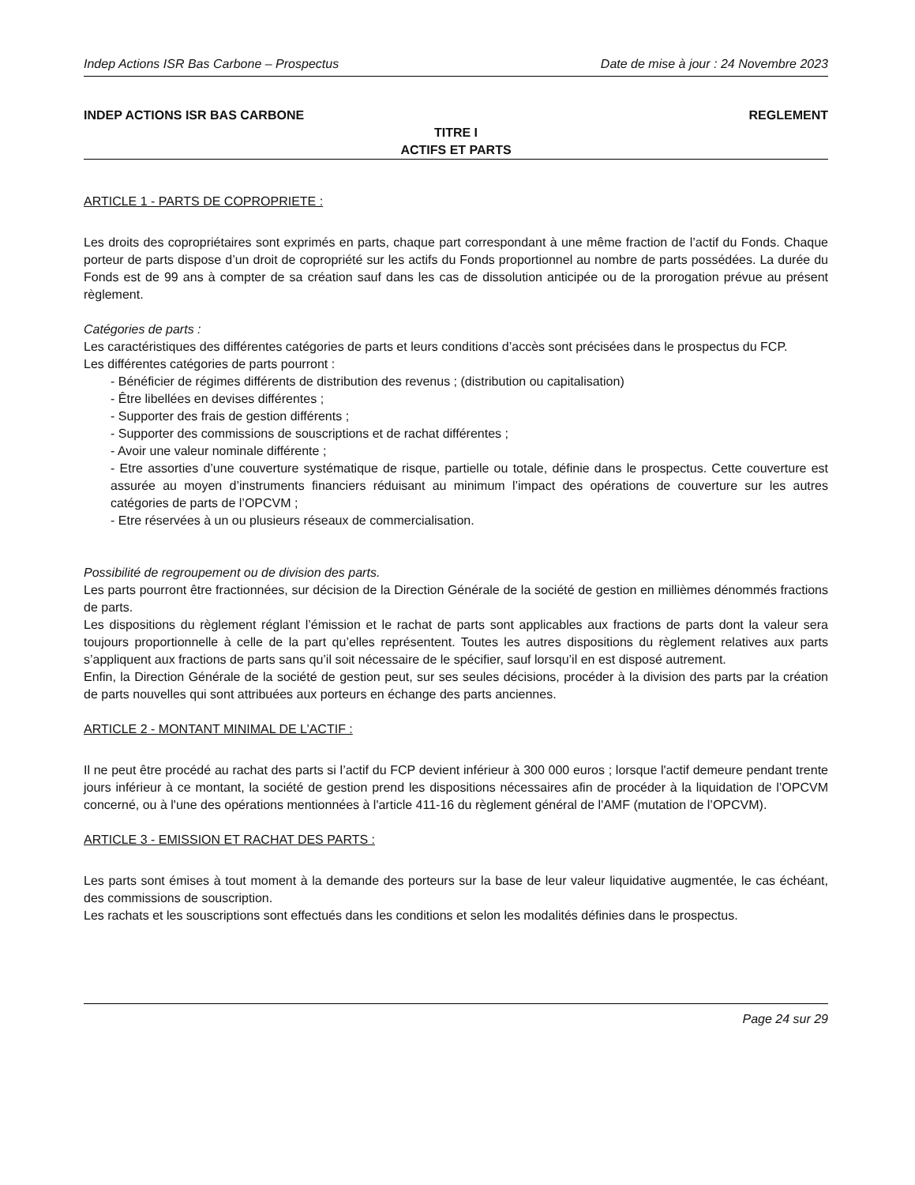Indep Actions ISR Bas Carbone – Prospectus Date de mise à jour : 24 Novembre 2023
INDEP ACTIONS ISR BAS CARBONE REGLEMENT
TITRE I
ACTIFS ET PARTS
ARTICLE 1 - PARTS DE COPROPRIETE :
Les droits des copropriétaires sont exprimés en parts, chaque part correspondant à une même fraction de l’actif du Fonds. Chaque porteur de parts dispose d’un droit de copropriété sur les actifs du Fonds proportionnel au nombre de parts possédées. La durée du Fonds est de 99 ans à compter de sa création sauf dans les cas de dissolution anticipée ou de la prorogation prévue au présent règlement.
Catégories de parts :
Les caractéristiques des différentes catégories de parts et leurs conditions d’accès sont précisées dans le prospectus du FCP.
Les différentes catégories de parts pourront :
- Bénéficier de régimes différents de distribution des revenus ; (distribution ou capitalisation)
- Être libellées en devises différentes ;
- Supporter des frais de gestion différents ;
- Supporter des commissions de souscriptions et de rachat différentes ;
- Avoir une valeur nominale différente ;
- Etre assorties d’une couverture systématique de risque, partielle ou totale, définie dans le prospectus. Cette couverture est assurée au moyen d’instruments financiers réduisant au minimum l’impact des opérations de couverture sur les autres catégories de parts de l’OPCVM ;
- Etre réservées à un ou plusieurs réseaux de commercialisation.
Possibilité de regroupement ou de division des parts.
Les parts pourront être fractionnées, sur décision de la Direction Générale de la société de gestion en millièmes dénommés fractions de parts.
Les dispositions du règlement réglant l’émission et le rachat de parts sont applicables aux fractions de parts dont la valeur sera toujours proportionnelle à celle de la part qu’elles représentent. Toutes les autres dispositions du règlement relatives aux parts s’appliquent aux fractions de parts sans qu’il soit nécessaire de le spécifier, sauf lorsqu’il en est disposé autrement.
Enfin, la Direction Générale de la société de gestion peut, sur ses seules décisions, procéder à la division des parts par la création de parts nouvelles qui sont attribuées aux porteurs en échange des parts anciennes.
ARTICLE 2 - MONTANT MINIMAL DE L’ACTIF :
Il ne peut être procédé au rachat des parts si l’actif du FCP devient inférieur à 300 000 euros ; lorsque l'actif demeure pendant trente jours inférieur à ce montant, la société de gestion prend les dispositions nécessaires afin de procéder à la liquidation de l’OPCVM concerné, ou à l'une des opérations mentionnées à l'article 411-16 du règlement général de l'AMF (mutation de l’OPCVM).
ARTICLE 3 - EMISSION ET RACHAT DES PARTS :
Les parts sont émises à tout moment à la demande des porteurs sur la base de leur valeur liquidative augmentée, le cas échéant, des commissions de souscription.
Les rachats et les souscriptions sont effectués dans les conditions et selon les modalités définies dans le prospectus.
Page 24 sur 29